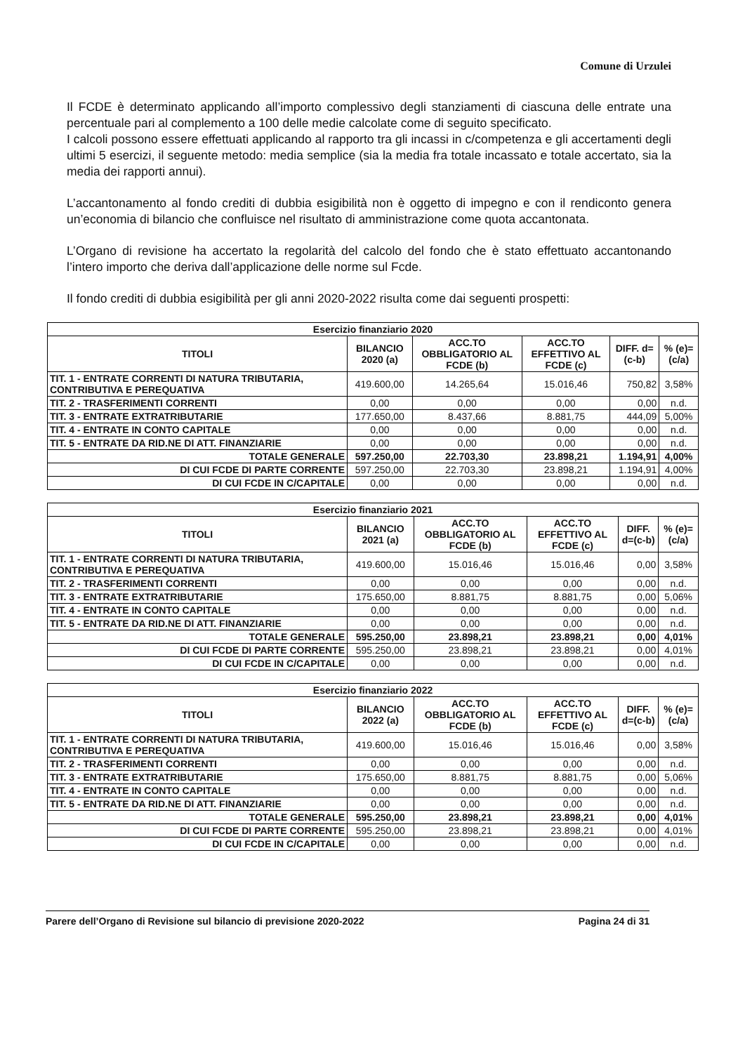Comune di Urzulei
Il FCDE è determinato applicando all’importo complessivo degli stanziamenti di ciascuna delle entrate una percentuale pari al complemento a 100 delle medie calcolate come di seguito specificato.
I calcoli possono essere effettuati applicando al rapporto tra gli incassi in c/competenza e gli accertamenti degli ultimi 5 esercizi, il seguente metodo: media semplice (sia la media fra totale incassato e totale accertato, sia la media dei rapporti annui).
L’accantonamento al fondo crediti di dubbia esigibilità non è oggetto di impegno e con il rendiconto genera un’economia di bilancio che confluisce nel risultato di amministrazione come quota accantonata.
L’Organo di revisione ha accertato la regolarità del calcolo del fondo che è stato effettuato accantonando l’intero importo che deriva dall’applicazione delle norme sul Fcde.
Il fondo crediti di dubbia esigibilità per gli anni 2020-2022 risulta come dai seguenti prospetti:
| Esercizio finanziario 2020 | | | | | |
| --- | --- | --- | --- | --- | --- |
| TITOLI | BILANCIO 2020 (a) | ACC.TO OBBLIGATORIO AL FCDE (b) | ACC.TO EFFETTIVO AL FCDE (c) | DIFF. d=(c-b) | % (e)=(c/a) |
| TIT. 1 - ENTRATE CORRENTI DI NATURA TRIBUTARIA, CONTRIBUTIVA E PEREQUATIVA | 419.600,00 | 14.265,64 | 15.016,46 | 750,82 | 3,58% |
| TIT. 2 - TRASFERIMENTI CORRENTI | 0,00 | 0,00 | 0,00 | 0,00 | n.d. |
| TIT. 3 - ENTRATE EXTRATRIBUTARIE | 177.650,00 | 8.437,66 | 8.881,75 | 444,09 | 5,00% |
| TIT. 4 - ENTRATE IN CONTO CAPITALE | 0,00 | 0,00 | 0,00 | 0,00 | n.d. |
| TIT. 5 - ENTRATE DA RID.NE DI ATT. FINANZIARIE | 0,00 | 0,00 | 0,00 | 0,00 | n.d. |
| TOTALE GENERALE | 597.250,00 | 22.703,30 | 23.898,21 | 1.194,91 | 4,00% |
| DI CUI FCDE DI PARTE CORRENTE | 597.250,00 | 22.703,30 | 23.898,21 | 1.194,91 | 4,00% |
| DI CUI FCDE IN C/CAPITALE | 0,00 | 0,00 | 0,00 | 0,00 | n.d. |
| Esercizio finanziario 2021 | | | | | |
| --- | --- | --- | --- | --- | --- |
| TITOLI | BILANCIO 2021 (a) | ACC.TO OBBLIGATORIO AL FCDE (b) | ACC.TO EFFETTIVO AL FCDE (c) | DIFF. d=(c-b) | % (e)=(c/a) |
| TIT. 1 - ENTRATE CORRENTI DI NATURA TRIBUTARIA, CONTRIBUTIVA E PEREQUATIVA | 419.600,00 | 15.016,46 | 15.016,46 | 0,00 | 3,58% |
| TIT. 2 - TRASFERIMENTI CORRENTI | 0,00 | 0,00 | 0,00 | 0,00 | n.d. |
| TIT. 3 - ENTRATE EXTRATRIBUTARIE | 175.650,00 | 8.881,75 | 8.881,75 | 0,00 | 5,06% |
| TIT. 4 - ENTRATE IN CONTO CAPITALE | 0,00 | 0,00 | 0,00 | 0,00 | n.d. |
| TIT. 5 - ENTRATE DA RID.NE DI ATT. FINANZIARIE | 0,00 | 0,00 | 0,00 | 0,00 | n.d. |
| TOTALE GENERALE | 595.250,00 | 23.898,21 | 23.898,21 | 0,00 | 4,01% |
| DI CUI FCDE DI PARTE CORRENTE | 595.250,00 | 23.898,21 | 23.898,21 | 0,00 | 4,01% |
| DI CUI FCDE IN C/CAPITALE | 0,00 | 0,00 | 0,00 | 0,00 | n.d. |
| Esercizio finanziario 2022 | | | | | |
| --- | --- | --- | --- | --- | --- |
| TITOLI | BILANCIO 2022 (a) | ACC.TO OBBLIGATORIO AL FCDE (b) | ACC.TO EFFETTIVO AL FCDE (c) | DIFF. d=(c-b) | % (e)=(c/a) |
| TIT. 1 - ENTRATE CORRENTI DI NATURA TRIBUTARIA, CONTRIBUTIVA E PEREQUATIVA | 419.600,00 | 15.016,46 | 15.016,46 | 0,00 | 3,58% |
| TIT. 2 - TRASFERIMENTI CORRENTI | 0,00 | 0,00 | 0,00 | 0,00 | n.d. |
| TIT. 3 - ENTRATE EXTRATRIBUTARIE | 175.650,00 | 8.881,75 | 8.881,75 | 0,00 | 5,06% |
| TIT. 4 - ENTRATE IN CONTO CAPITALE | 0,00 | 0,00 | 0,00 | 0,00 | n.d. |
| TIT. 5 - ENTRATE DA RID.NE DI ATT. FINANZIARIE | 0,00 | 0,00 | 0,00 | 0,00 | n.d. |
| TOTALE GENERALE | 595.250,00 | 23.898,21 | 23.898,21 | 0,00 | 4,01% |
| DI CUI FCDE DI PARTE CORRENTE | 595.250,00 | 23.898,21 | 23.898,21 | 0,00 | 4,01% |
| DI CUI FCDE IN C/CAPITALE | 0,00 | 0,00 | 0,00 | 0,00 | n.d. |
Parere dell’Organo di Revisione sul bilancio di previsione 2020-2022 Pagina 24 di 31